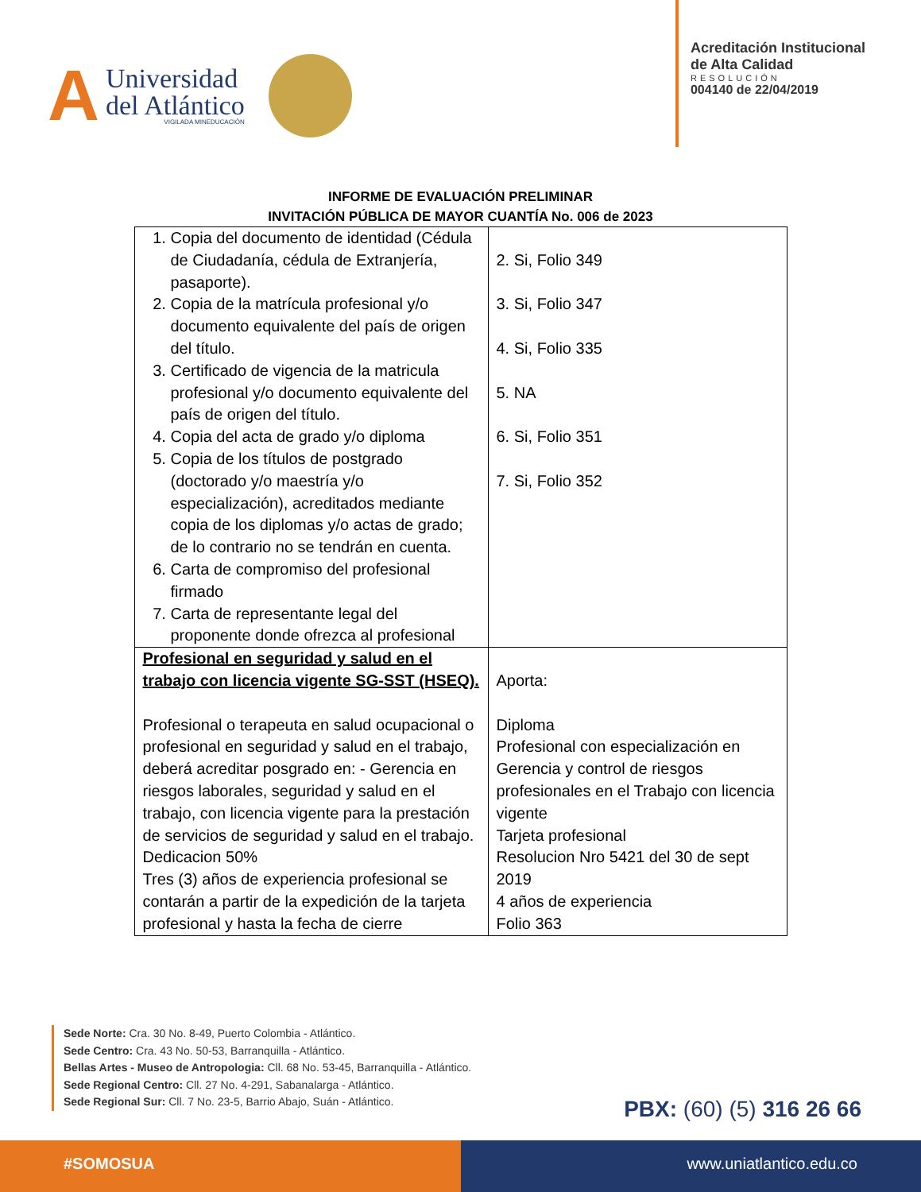A
Universidad
del Atlántico
VIGILADA MINEDUCACIÓN
Acreditación Institucional
de Alta Calidad
RESOLUCIÓN
004140 de 22/04/2019
INFORME DE EVALUACIÓN PRELIMINAR
INVITACIÓN PÚBLICA DE MAYOR CUANTÍA No. 006 de 2023
| 1. Copia del documento de identidad (Cédula de Ciudadanía, cédula de Extranjería, pasaporte). 2. Copia de la matrícula profesional y/o documento equivalente del país de origen del título. 3. Certificado de vigencia de la matricula profesional y/o documento equivalente del país de origen del título. 4. Copia del acta de grado y/o diploma 5. Copia de los títulos de postgrado (doctorado y/o maestría y/o especialización), acreditados mediante copia de los diplomas y/o actas de grado; de lo contrario no se tendrán en cuenta. 6. Carta de compromiso del profesional firmado 7. Carta de representante legal del proponente donde ofrezca al profesional | 2. Si, Folio 349 3. Si, Folio 347 4. Si, Folio 335 5. NA 6. Si, Folio 351 7. Si, Folio 352 |
| Profesional en seguridad y salud en el trabajo con licencia vigente SG-SST (HSEQ). Profesional o terapeuta en salud ocupacional o profesional en seguridad y salud en el trabajo, deberá acreditar posgrado en: - Gerencia en riesgos laborales, seguridad y salud en el trabajo, con licencia vigente para la prestación de servicios de seguridad y salud en el trabajo. Dedicacion 50% Tres (3) años de experiencia profesional se contarán a partir de la expedición de la tarjeta profesional y hasta la fecha de cierre | Aporta: Diploma Profesional con especialización en Gerencia y control de riesgos profesionales en el Trabajo con licencia vigente Tarjeta profesional Resolucion Nro 5421 del 30 de sept 2019 4 años de experiencia Folio 363 |
Sede Norte: Cra. 30 No. 8-49, Puerto Colombia - Atlántico.
Sede Centro: Cra. 43 No. 50-53, Barranquilla - Atlántico.
Bellas Artes - Museo de Antropologia: Cll. 68 No. 53-45, Barranquilla - Atlántico.
Sede Regional Centro: Cll. 27 No. 4-291, Sabanalarga - Atlántico.
Sede Regional Sur: Cll. 7 No. 23-5, Barrio Abajo, Suán - Atlántico.
PBX: (60) (5) 316 26 66
#SOMOSUA www.uniatlantico.edu.co